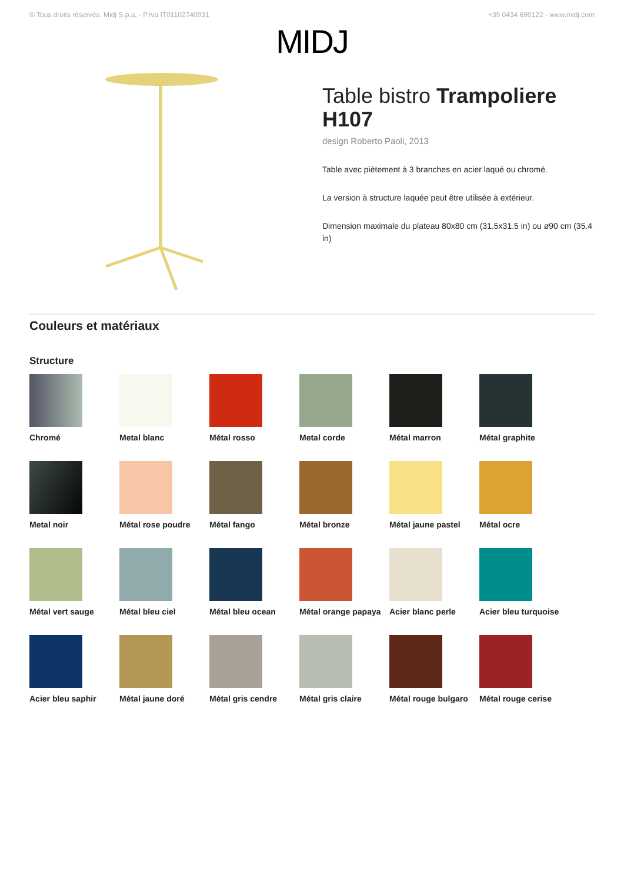© Tous droits réservés. Midj S.p.a. - P.Iva IT01102740931 +39 0434 690122 - www.midj.com
MIDJ
Table bistro Trampoliere H107
design Roberto Paoli, 2013
Table avec piètement à 3 branches en acier laqué ou chromé.
La version à structure laquée peut être utilisée à extérieur.
Dimension maximale du plateau 80x80 cm (31.5x31.5 in) ou ø90 cm (35.4 in)
Couleurs et matériaux
Structure
Chromé
Metal blanc
Métal rosso
Metal corde
Métal marron
Métal graphite
Metal noir
Métal rose poudre
Métal fango
Métal bronze
Métal jaune pastel
Métal ocre
Métal vert sauge
Métal bleu ciel
Métal bleu ocean
Métal orange papaya
Acier blanc perle
Acier bleu turquoise
Acier bleu saphir
Métal jaune doré
Métal gris cendre
Métal gris claire
Métal rouge bulgaro
Métal rouge cerise